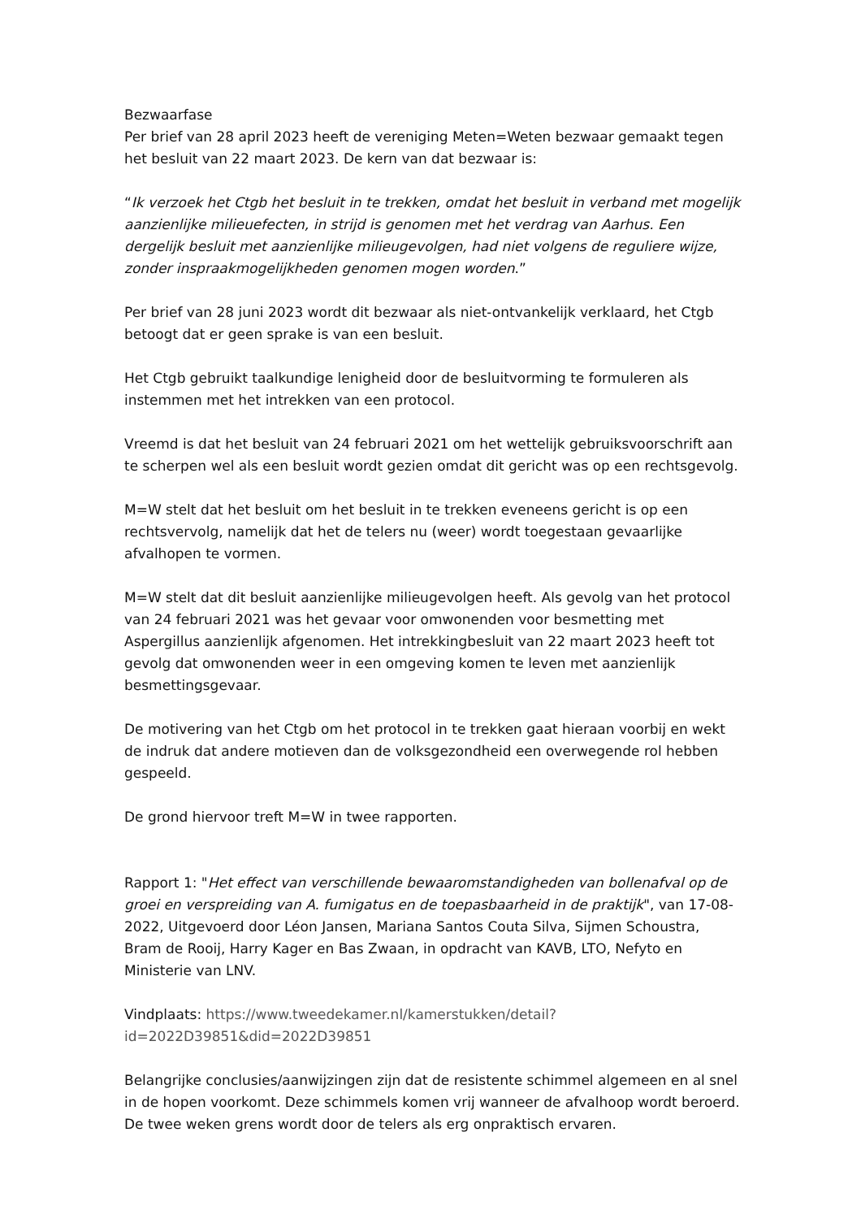Bezwaarfase
Per brief van 28 april 2023 heeft de vereniging Meten=Weten bezwaar gemaakt tegen het besluit van 22 maart 2023. De kern van dat bezwaar is:
“Ik verzoek het Ctgb het besluit in te trekken, omdat het besluit in verband met mogelijk aanzienlijke milieuefecten, in strijd is genomen met het verdrag van Aarhus. Een dergelijk besluit met aanzienlijke milieugevolgen, had niet volgens de reguliere wijze, zonder inspraakmogelijkheden genomen mogen worden.”
Per brief van 28 juni 2023 wordt dit bezwaar als niet-ontvankelijk verklaard, het Ctgb betoogt dat er geen sprake is van een besluit.
Het Ctgb gebruikt taalkundige lenigheid door de besluitvorming te formuleren als instemmen met het intrekken van een protocol.
Vreemd is dat het besluit van 24 februari 2021 om het wettelijk gebruiksvoorschrift aan te scherpen wel als een besluit wordt gezien omdat dit gericht was op een rechtsgevolg.
M=W stelt dat het besluit om het besluit in te trekken eveneens gericht is op een rechtsvervolg, namelijk dat het de telers nu (weer) wordt toegestaan gevaarlijke afvalhopen te vormen.
M=W stelt dat dit besluit aanzienlijke milieugevolgen heeft. Als gevolg van het protocol van 24 februari 2021 was het gevaar voor omwonenden voor besmetting met Aspergillus aanzienlijk afgenomen. Het intrekkingbesluit van 22 maart 2023 heeft tot gevolg dat omwonenden weer in een omgeving komen te leven met aanzienlijk besmettingsgevaar.
De motivering van het Ctgb om het protocol in te trekken gaat hieraan voorbij en wekt de indruk dat andere motieven dan de volksgezondheid een overwegende rol hebben gespeeld.
De grond hiervoor treft M=W in twee rapporten.
Rapport 1: "Het effect van verschillende bewaaromstandigheden van bollenafval op de groei en verspreiding van A. fumigatus en de toepasbaarheid in de praktijk", van 17-08-2022, Uitgevoerd door Léon Jansen, Mariana Santos Couta Silva, Sijmen Schoustra, Bram de Rooij, Harry Kager en Bas Zwaan, in opdracht van KAVB, LTO, Nefyto en Ministerie van LNV.
Vindplaats: https://www.tweedekamer.nl/kamerstukken/detail?
id=2022D39851&did=2022D39851
Belangrijke conclusies/aanwijzingen zijn dat de resistente schimmel algemeen en al snel in de hopen voorkomt. Deze schimmels komen vrij wanneer de afvalhoop wordt beroerd. De twee weken grens wordt door de telers als erg onpraktisch ervaren.